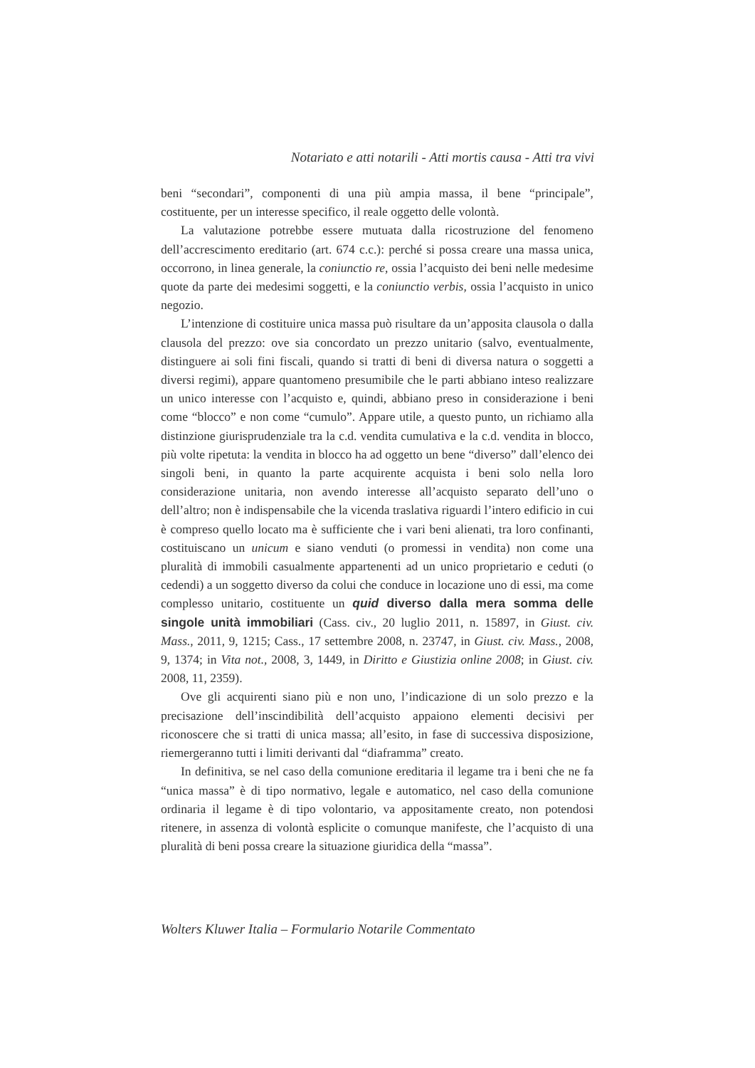Notariato e atti notarili - Atti mortis causa - Atti tra vivi
beni “secondari”, componenti di una più ampia massa, il bene “principale”, costituente, per un interesse specifico, il reale oggetto delle volontà.
La valutazione potrebbe essere mutuata dalla ricostruzione del fenomeno dell’accrescimento ereditario (art. 674 c.c.): perché si possa creare una massa unica, occorrono, in linea generale, la coniunctio re, ossia l’acquisto dei beni nelle medesime quote da parte dei medesimi soggetti, e la coniunctio verbis, ossia l’acquisto in unico negozio.
L’intenzione di costituire unica massa può risultare da un’apposita clausola o dalla clausola del prezzo: ove sia concordato un prezzo unitario (salvo, eventualmente, distinguere ai soli fini fiscali, quando si tratti di beni di diversa natura o soggetti a diversi regimi), appare quantomeno presumibile che le parti abbiano inteso realizzare un unico interesse con l’acquisto e, quindi, abbiano preso in considerazione i beni come “blocco” e non come “cumulo”. Appare utile, a questo punto, un richiamo alla distinzione giurisprudenziale tra la c.d. vendita cumulativa e la c.d. vendita in blocco, più volte ripetuta: la vendita in blocco ha ad oggetto un bene “diverso” dall’elenco dei singoli beni, in quanto la parte acquirente acquista i beni solo nella loro considerazione unitaria, non avendo interesse all’acquisto separato dell’uno o dell’altro; non è indispensabile che la vicenda traslativa riguardi l’intero edificio in cui è compreso quello locato ma è sufficiente che i vari beni alienati, tra loro confinanti, costituiscano un unicum e siano venduti (o promessi in vendita) non come una pluralità di immobili casualmente appartenenti ad un unico proprietario e ceduti (o cedendi) a un soggetto diverso da colui che conduce in locazione uno di essi, ma come complesso unitario, costituente un quid diverso dalla mera somma delle singole unità immobiliari (Cass. civ., 20 luglio 2011, n. 15897, in Giust. civ. Mass., 2011, 9, 1215; Cass., 17 settembre 2008, n. 23747, in Giust. civ. Mass., 2008, 9, 1374; in Vita not., 2008, 3, 1449, in Diritto e Giustizia online 2008; in Giust. civ. 2008, 11, 2359).
Ove gli acquirenti siano più e non uno, l’indicazione di un solo prezzo e la precisazione dell’inscindibilità dell’acquisto appaiono elementi decisivi per riconoscere che si tratti di unica massa; all’esito, in fase di successiva disposizione, riemergeranno tutti i limiti derivanti dal “diaframma” creato.
In definitiva, se nel caso della comunione ereditaria il legame tra i beni che ne fa “unica massa” è di tipo normativo, legale e automatico, nel caso della comunione ordinaria il legame è di tipo volontario, va appositamente creato, non potendosi ritenere, in assenza di volontà esplicite o comunque manifeste, che l’acquisto di una pluralità di beni possa creare la situazione giuridica della “massa”.
Wolters Kluwer Italia – Formulario Notarile Commentato